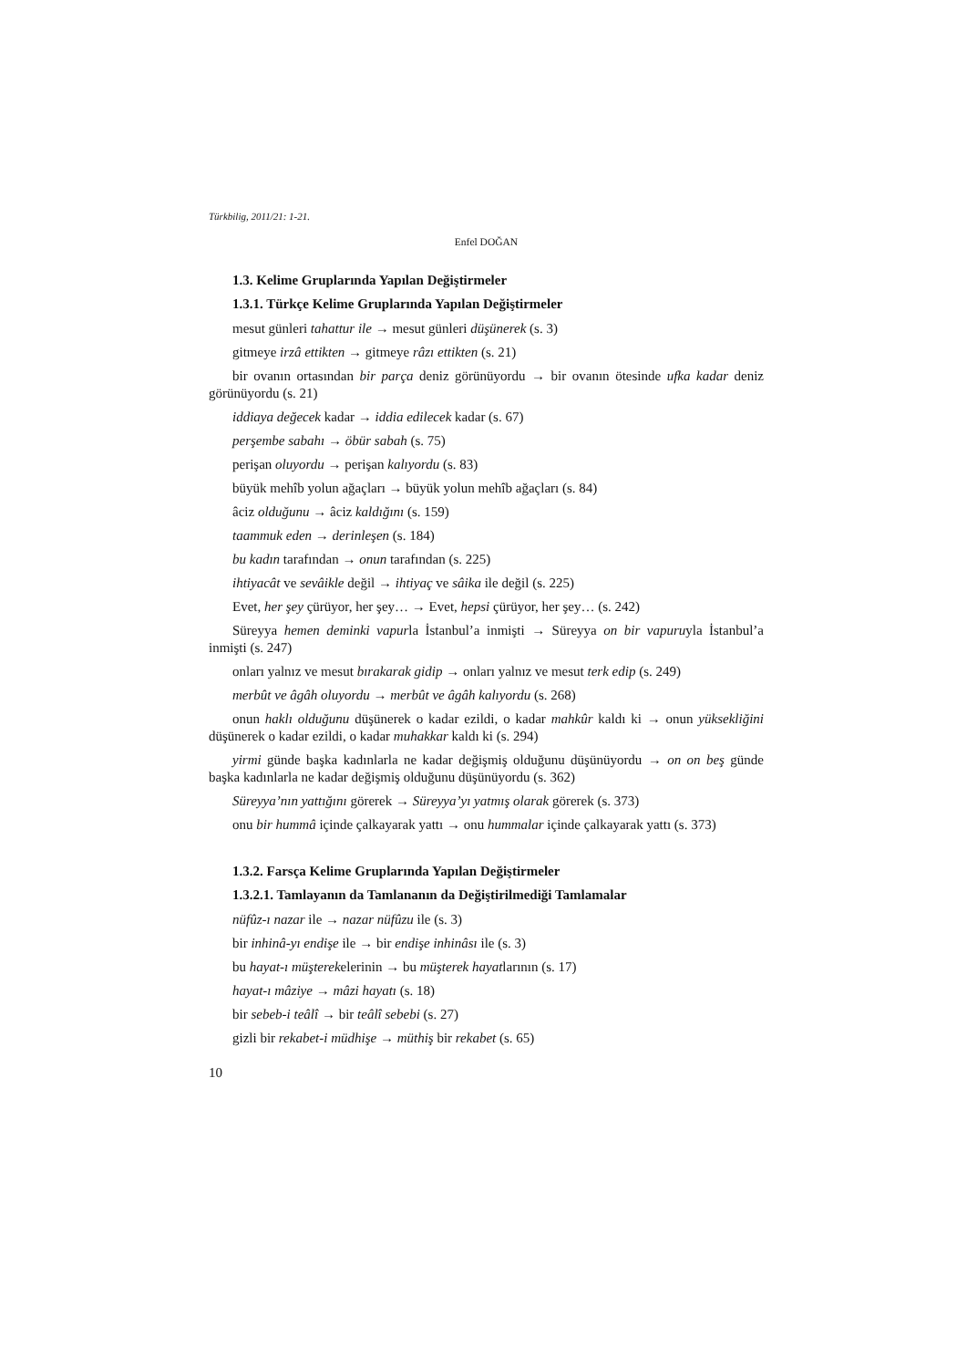Türkbilig, 2011/21: 1-21.
Enfel DOĞAN
1.3. Kelime Gruplarında Yapılan Değiştirmeler
1.3.1. Türkçe Kelime Gruplarında Yapılan Değiştirmeler
mesut günleri tahattur ile → mesut günleri düşünerek (s. 3)
gitmeye irzâ ettikten → gitmeye râzı ettikten (s. 21)
bir ovanın ortasından bir parça deniz görünüyordu → bir ovanın ötesinde ufka kadar deniz görünüyordu (s. 21)
iddiaya değecek kadar → iddia edilecek kadar (s. 67)
perşembe sabahı → öbür sabah (s. 75)
perişan oluyordu → perişan kalıyordu (s. 83)
büyük mehîb yolun ağaçları → büyük yolun mehîb ağaçları (s. 84)
âciz olduğunu → âciz kaldığını (s. 159)
taammuk eden → derinleşen (s. 184)
bu kadın tarafından → onun tarafından (s. 225)
ihtiyacât ve sevâikle değil → ihtiyaç ve sâika ile değil (s. 225)
Evet, her şey çürüyor, her şey… → Evet, hepsi çürüyor, her şey… (s. 242)
Süreyya hemen deminki vapurla İstanbul’a inmişti → Süreyya on bir vapuruyla İstanbul’a inmişti (s. 247)
onları yalnız ve mesut bırakarak gidip → onları yalnız ve mesut terk edip (s. 249)
merbût ve âgâh oluyordu → merbût ve âgâh kalıyordu (s. 268)
onun haklı olduğunu düşünerek o kadar ezildi, o kadar mahkûr kaldı ki → onun yüksekliğini düşünerek o kadar ezildi, o kadar muhakkar kaldı ki (s. 294)
yirmi günde başka kadınlarla ne kadar değişmiş olduğunu düşünüyordu → on on beş günde başka kadınlarla ne kadar değişmiş olduğunu düşünüyordu (s. 362)
Süreyya’nın yattığını görerek → Süreyya’yı yatmış olarak görerek (s. 373)
onu bir hummâ içinde çalkayarak yattı → onu hummalar içinde çalkayarak yattı (s. 373)
1.3.2. Farsça Kelime Gruplarında Yapılan Değiştirmeler
1.3.2.1. Tamlayanın da Tamlananın da Değiştirilmediği Tamlamalar
nüfûz-ı nazar ile → nazar nüfûzu ile (s. 3)
bir inhinâ-yı endişe ile → bir endişe inhinâsı ile (s. 3)
bu hayat-ı müşterekelerinin → bu müşterek hayatlarının (s. 17)
hayat-ı mâziye → mâzi hayatı (s. 18)
bir sebeb-i teâlî → bir teâlî sebebi (s. 27)
gizli bir rekabet-i müdhişe → müthiş bir rekabet (s. 65)
10